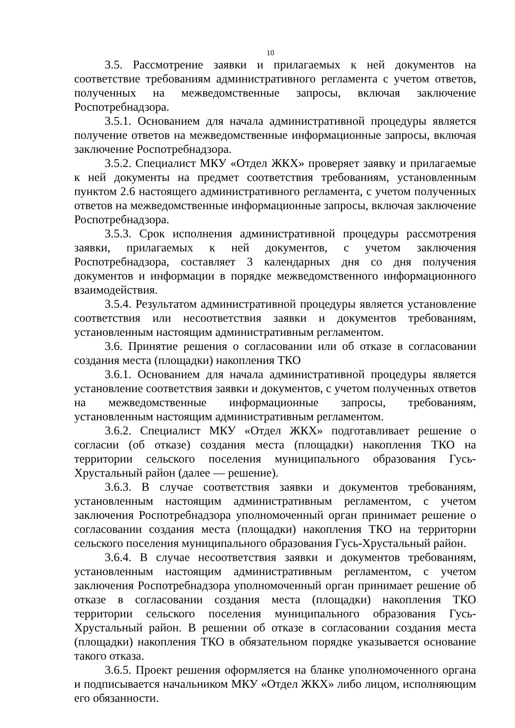10
3.5. Рассмотрение заявки и прилагаемых к ней документов на соответствие требованиям административного регламента с учетом ответов, полученных на межведомственные запросы, включая заключение Роспотребнадзора.
3.5.1. Основанием для начала административной процедуры является получение ответов на межведомственные информационные запросы, включая заключение Роспотребнадзора.
3.5.2. Специалист МКУ «Отдел ЖКХ» проверяет заявку и прилагаемые к ней документы на предмет соответствия требованиям, установленным пунктом 2.6 настоящего административного регламента, с учетом полученных ответов на межведомственные информационные запросы, включая заключение Роспотребнадзора.
3.5.3. Срок исполнения административной процедуры рассмотрения заявки, прилагаемых к ней документов, с учетом заключения Роспотребнадзора, составляет 3 календарных дня со дня получения документов и информации в порядке межведомственного информационного взаимодействия.
3.5.4. Результатом административной процедуры является установление соответствия или несоответствия заявки и документов требованиям, установленным настоящим административным регламентом.
3.6. Принятие решения о согласовании или об отказе в согласовании создания места (площадки) накопления ТКО
3.6.1. Основанием для начала административной процедуры является установление соответствия заявки и документов, с учетом полученных ответов на межведомственные информационные запросы, требованиям, установленным настоящим административным регламентом.
3.6.2. Специалист МКУ «Отдел ЖКХ» подготавливает решение о согласии (об отказе) создания места (площадки) накопления ТКО на территории сельского поселения муниципального образования Гусь-Хрустальный район (далее — решение).
3.6.3. В случае соответствия заявки и документов требованиям, установленным настоящим административным регламентом, с учетом заключения Роспотребнадзора уполномоченный орган принимает решение о согласовании создания места (площадки) накопления ТКО на территории сельского поселения муниципального образования Гусь-Хрустальный район.
3.6.4. В случае несоответствия заявки и документов требованиям, установленным настоящим административным регламентом, с учетом заключения Роспотребнадзора уполномоченный орган принимает решение об отказе в согласовании создания места (площадки) накопления ТКО территории сельского поселения муниципального образования Гусь-Хрустальный район. В решении об отказе в согласовании создания места (площадки) накопления ТКО в обязательном порядке указывается основание такого отказа.
3.6.5. Проект решения оформляется на бланке уполномоченного органа и подписывается начальником МКУ «Отдел ЖКХ» либо лицом, исполняющим его обязанности.